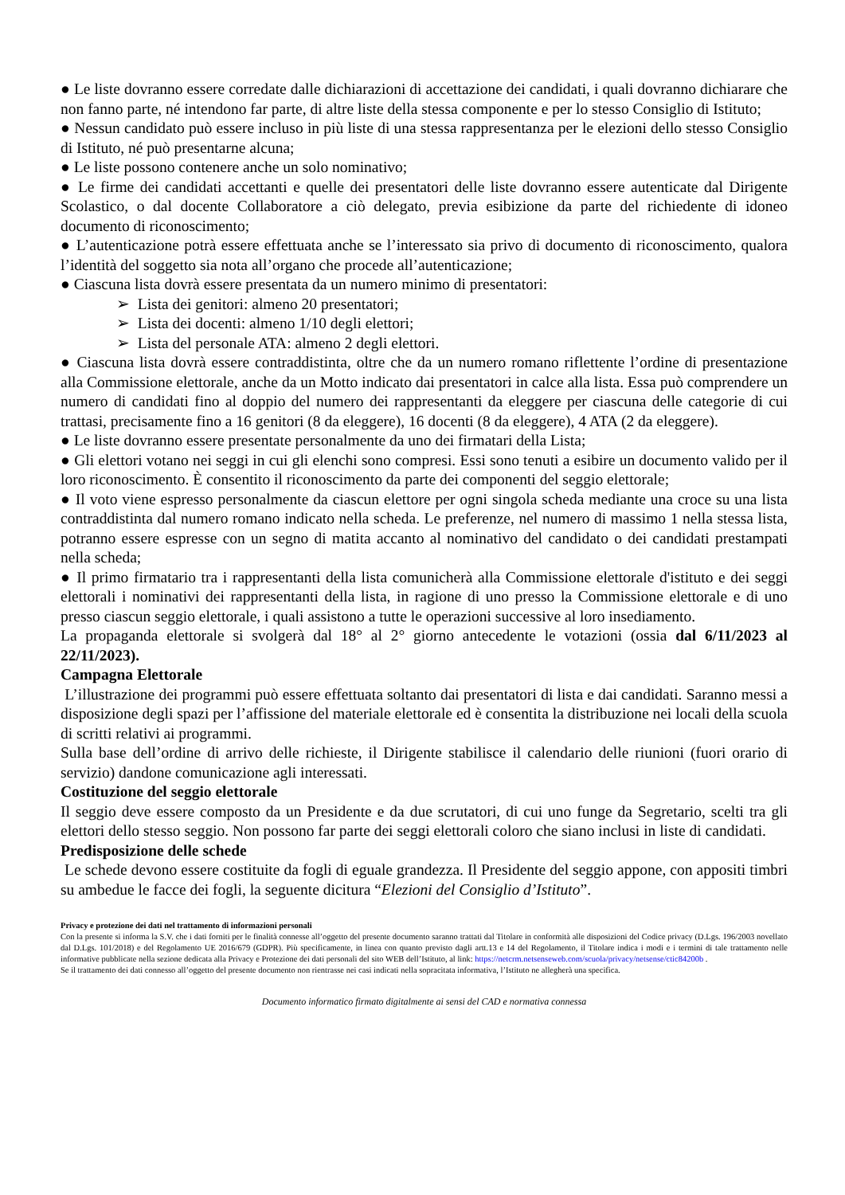● Le liste dovranno essere corredate dalle dichiarazioni di accettazione dei candidati, i quali dovranno dichiarare che non fanno parte, né intendono far parte, di altre liste della stessa componente e per lo stesso Consiglio di Istituto;
● Nessun candidato può essere incluso in più liste di una stessa rappresentanza per le elezioni dello stesso Consiglio di Istituto, né può presentarne alcuna;
● Le liste possono contenere anche un solo nominativo;
● Le firme dei candidati accettanti e quelle dei presentatori delle liste dovranno essere autenticate dal Dirigente Scolastico, o dal docente Collaboratore a ciò delegato, previa esibizione da parte del richiedente di idoneo documento di riconoscimento;
● L’autenticazione potrà essere effettuata anche se l’interessato sia privo di documento di riconoscimento, qualora l’identità del soggetto sia nota all’organo che procede all’autenticazione;
● Ciascuna lista dovrà essere presentata da un numero minimo di presentatori:
➢ Lista dei genitori: almeno 20 presentatori;
➢ Lista dei docenti: almeno 1/10 degli elettori;
➢ Lista del personale ATA: almeno 2 degli elettori.
● Ciascuna lista dovrà essere contraddistinta, oltre che da un numero romano riflettente l’ordine di presentazione alla Commissione elettorale, anche da un Motto indicato dai presentatori in calce alla lista. Essa può comprendere un numero di candidati fino al doppio del numero dei rappresentanti da eleggere per ciascuna delle categorie di cui trattasi, precisamente fino a 16 genitori (8 da eleggere), 16 docenti (8 da eleggere), 4 ATA (2 da eleggere).
● Le liste dovranno essere presentate personalmente da uno dei firmatari della Lista;
● Gli elettori votano nei seggi in cui gli elenchi sono compresi. Essi sono tenuti a esibire un documento valido per il loro riconoscimento. È consentito il riconoscimento da parte dei componenti del seggio elettorale;
● Il voto viene espresso personalmente da ciascun elettore per ogni singola scheda mediante una croce su una lista contraddistinta dal numero romano indicato nella scheda. Le preferenze, nel numero di massimo 1 nella stessa lista, potranno essere espresse con un segno di matita accanto al nominativo del candidato o dei candidati prestampati nella scheda;
● Il primo firmatario tra i rappresentanti della lista comunicherà alla Commissione elettorale d'istituto e dei seggi elettorali i nominativi dei rappresentanti della lista, in ragione di uno presso la Commissione elettorale e di uno presso ciascun seggio elettorale, i quali assistono a tutte le operazioni successive al loro insediamento.
La propaganda elettorale si svolgerà dal 18° al 2° giorno antecedente le votazioni (ossia dal 6/11/2023 al 22/11/2023).
Campagna Elettorale
L’illustrazione dei programmi può essere effettuata soltanto dai presentatori di lista e dai candidati. Saranno messi a disposizione degli spazi per l’affissione del materiale elettorale ed è consentita la distribuzione nei locali della scuola di scritti relativi ai programmi.
Sulla base dell’ordine di arrivo delle richieste, il Dirigente stabilisce il calendario delle riunioni (fuori orario di servizio) dandone comunicazione agli interessati.
Costituzione del seggio elettorale
Il seggio deve essere composto da un Presidente e da due scrutatori, di cui uno funge da Segretario, scelti tra gli elettori dello stesso seggio. Non possono far parte dei seggi elettorali coloro che siano inclusi in liste di candidati.
Predisposizione delle schede
Le schede devono essere costituite da fogli di eguale grandezza. Il Presidente del seggio appone, con appositi timbri su ambedue le facce dei fogli, la seguente dicitura “Elezioni del Consiglio d’Istituto”.
Privacy e protezione dei dati nel trattamento di informazioni personali
Con la presente si informa la S.V. che i dati forniti per le finalità connesse all’oggetto del presente documento saranno trattati dal Titolare in conformità alle disposizioni del Codice privacy (D.Lgs. 196/2003 novellato dal D.Lgs. 101/2018) e del Regolamento UE 2016/679 (GDPR). Più specificamente, in linea con quanto previsto dagli artt.13 e 14 del Regolamento, il Titolare indica i modi e i termini di tale trattamento nelle informative pubblicate nella sezione dedicata alla Privacy e Protezione dei dati personali del sito WEB dell’Istituto, al link: https://netcrm.netsenseweb.com/scuola/privacy/netsense/ctic84200b .
Se il trattamento dei dati connesso all’oggetto del presente documento non rientrasse nei casi indicati nella sopracitata informativa, l’Istituto ne allegherà una specifica.
Documento informatico firmato digitalmente ai sensi del CAD e normativa connessa